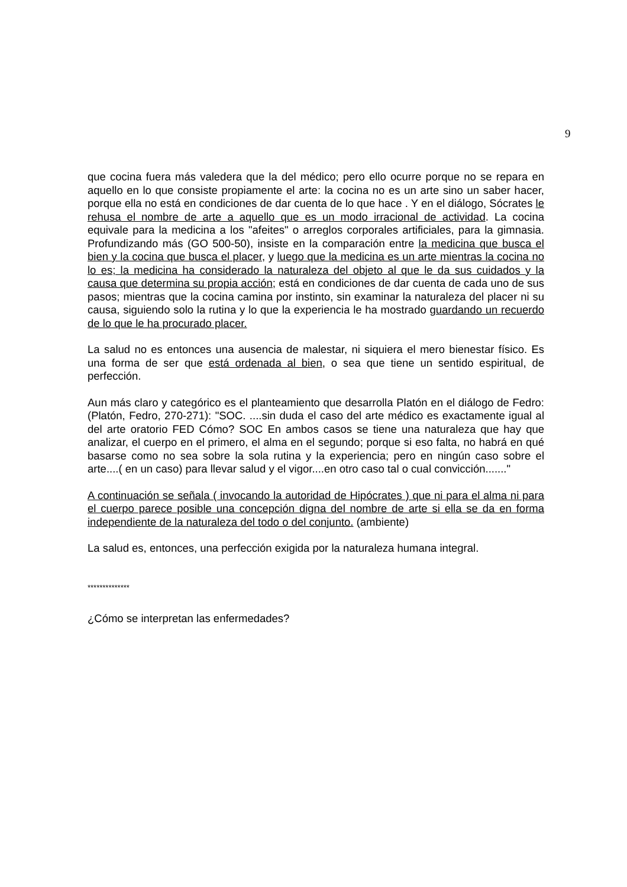9
que cocina fuera más valedera que la del médico; pero ello ocurre porque no se repara en aquello en lo que consiste propiamente el arte: la cocina no es un arte sino un saber hacer, porque ella no está en condiciones de dar cuenta de lo que hace . Y en el diálogo, Sócrates le rehusa el nombre de arte a aquello que es un modo irracional de actividad. La cocina equivale para la medicina a los "afeites" o arreglos corporales artificiales, para la gimnasia. Profundizando más (GO 500-50), insiste en la comparación entre la medicina que busca el bien y la cocina que busca el placer, y luego que la medicina es un arte mientras la cocina no lo es; la medicina ha considerado la naturaleza del objeto al que le da sus cuidados y la causa que determina su propia acción; está en condiciones de dar cuenta de cada uno de sus pasos; mientras que la cocina camina por instinto, sin examinar la naturaleza del placer ni su causa, siguiendo solo la rutina y lo que la experiencia le ha mostrado guardando un recuerdo de lo que le ha procurado placer.
La salud no es entonces una ausencia de malestar, ni siquiera el mero bienestar físico. Es una forma de ser que está ordenada al bien, o sea que tiene un sentido espiritual, de perfección.
Aun más claro y categórico es el planteamiento que desarrolla Platón en el diálogo de Fedro: (Platón, Fedro, 270-271): "SOC. ....sin duda el caso del arte médico es exactamente igual al del arte oratorio FED Cómo? SOC En ambos casos se tiene una naturaleza que hay que analizar, el cuerpo en el primero, el alma en el segundo; porque si eso falta, no habrá en qué basarse como no sea sobre la sola rutina y la experiencia; pero en ningún caso sobre el arte....( en un caso) para llevar salud y el vigor....en otro caso tal o cual convicción......."
A continuación se señala ( invocando la autoridad de Hipócrates ) que ni para el alma ni para el cuerpo parece posible una concepción digna del nombre de arte si ella se da en forma independiente de la naturaleza del todo o del conjunto. (ambiente)
La salud es, entonces, una perfección exigida por la naturaleza humana integral.
**************
¿Cómo se interpretan las enfermedades?